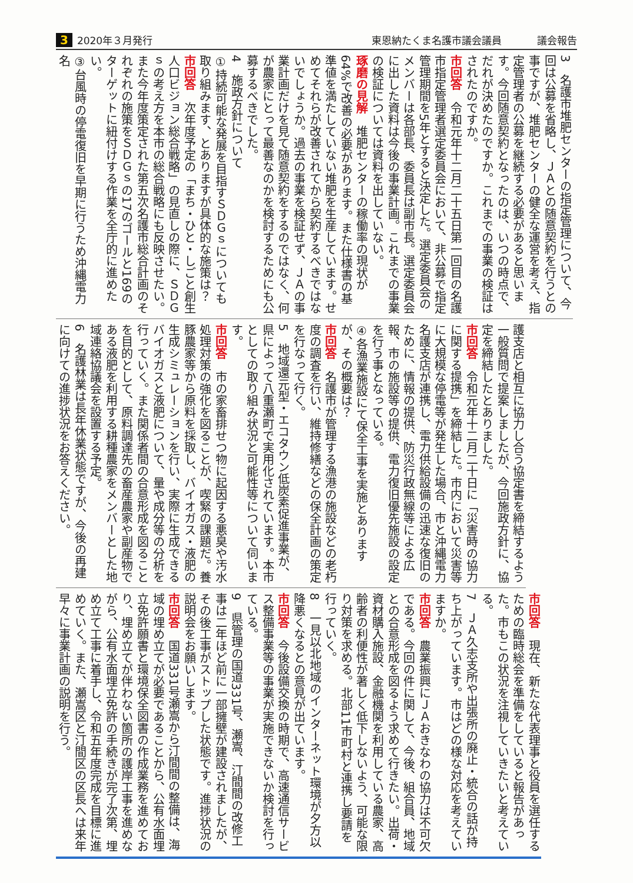3 2020年３月発行 東恩納たくま名護市議会議員 議会報告
3　名護市堆肥センターの指定管理について、今回は公募を省略し、ＪＡとの随意契約を行うとの事ですが、堆肥センターの健全な運営を考え、指定管理者の公募を継続する必要があると思います。今回随意契約となったのは、いつの時点で、だれが決めたのですか。これまでの事業の検証はされたのですか。
市回答　令和元年十二月二十五日第一回目の名護市指定管理者選定委員会において、非公募で指定管理期間を5年とすると決定した。選定委員会のメンバーは各部長、委員長は副市長。選定委員会に出した資料は今後の事業計画。これまでの事業の検証については資料を出していない。
琢磨の見解　堆肥センターの稼働率の現状が64%で改善の必要があります。また仕様書の基準値を満たしていない堆肥を生産しています。せめてそれらが改善されてから契約するべきではないでしょうか。過去の事業を検証せず、ＪＡの事業計画だけを見て随意契約をするのではなく、何が農家にとって最善なのかを検討するためにも公募するべきでした。
4　施政方針について
①持続可能な発展を目指すＳＤＧｓについても取り組みます、とありますが具体的な施策は？
市回答　次年度予定の「まち・ひと・しごと創生人口ビジョン総合戦略」の見直しの際に、ＳＤＧｓの考え方を本市の総合戦略にも反映させたい。また今年度策定された第五次名護市総合計画のそれぞれの施策をＳＤＧｓの17のゴールと169のターゲットに紐付けする作業を全庁的に進めたい。
③台風時の停電復旧を早期に行うため沖縄電力名
護支店と相互に協力し合う協定書を締結するよう一般質問で提案しましたが、今回施政方針に、協定を締結したとありました。
市回答　令和元年十二月二十日に「災害時の協力に関する提携」を締結した。市内において災害等に大規模な停電等が発生した場合、市と沖縄電力名護支店が連携し、電力供給設備の迅速な復旧のために、情報の提供、防災行政無線等による広報、市の施設等の提供、電力復旧優先施設の設定を行う事となっている。
④各漁業施設にて保全工事を実施とありますが、その概要は？
市回答　名護市が管理する漁港の施設などの老朽度の調査を行い、維持修繕などの保全計画の策定を行なって行く。
5　地域還元型・エコタウン低炭素促進事業が、県によって八重瀬町で実用化されています。本市としての取り組み状況と可能性等について伺います。
市回答　市の家畜排せつ物に起因する悪臭や汚水処理対策の強化を図ることが、喫緊の課題だ。養豚農家等から原料を採取し、バイオガス・液肥の生成シミュレーションを行い、実際に生成できるバイオガスと液肥について、量や成分等の分析を行っていく。また関係者間の合意形成を図ることを目的として、原料調達先の畜産農家や副産物である液肥を利用する耕種農家をメンバーとした地域連絡協議会を設置する予定。
6　名護林業は長年休業状態ですが、今後の再建に向けての進捗状況をお答えください。
市回答　現在、新たな代表理事と役員を選任するための臨時総会を準備をしていると報告があった。市もこの状況を注視していきたいと考えている。
7　ＪＡ久志支所や出張所の廃止・統合の話が持ち上がっています。市はどの様な対応を考えていますか。
市回答　農業振興にＪＡおきなわの協力は不可欠である。今回の件に関して、今後、組合員、地域との合意形成を図るよう求めて行きたい。出荷・資材購入施設、金融機関を利用している農家、高齢者の利便性が著しく低下しないよう、可能な限り対策を求める。北部11市町村と連携し要請を行っていく。
8　一見以北地域のインターネット環境が夕方以降悪くなるとの意見が出ています。
市回答　今後設備交換の時期で、高速通信サービス整備事業等の事業が実施できないか検討を行っている。
9　県管理の国道331号、瀬嵩、汀間間の改修工事は二年ほど前に一部擁壁が建設されましたが、その後工事がストップした状態です。進捗状況の説明会をお願いします。
市回答　国道331号瀬嵩から汀間間の整備は、海域の埋め立てが必要であることから、公有水面埋立免許願書と環境保全図書の作成業務を進めており、埋め立てが伴わない箇所の護岸工事を進めながら、公有水面埋立免許の手続きが完了次第、埋め立て工事に着手し、令和五年度完成を目標に進めていく。また、瀬嵩区と汀間区の区長へは来年早々に事業計画の説明を行う。